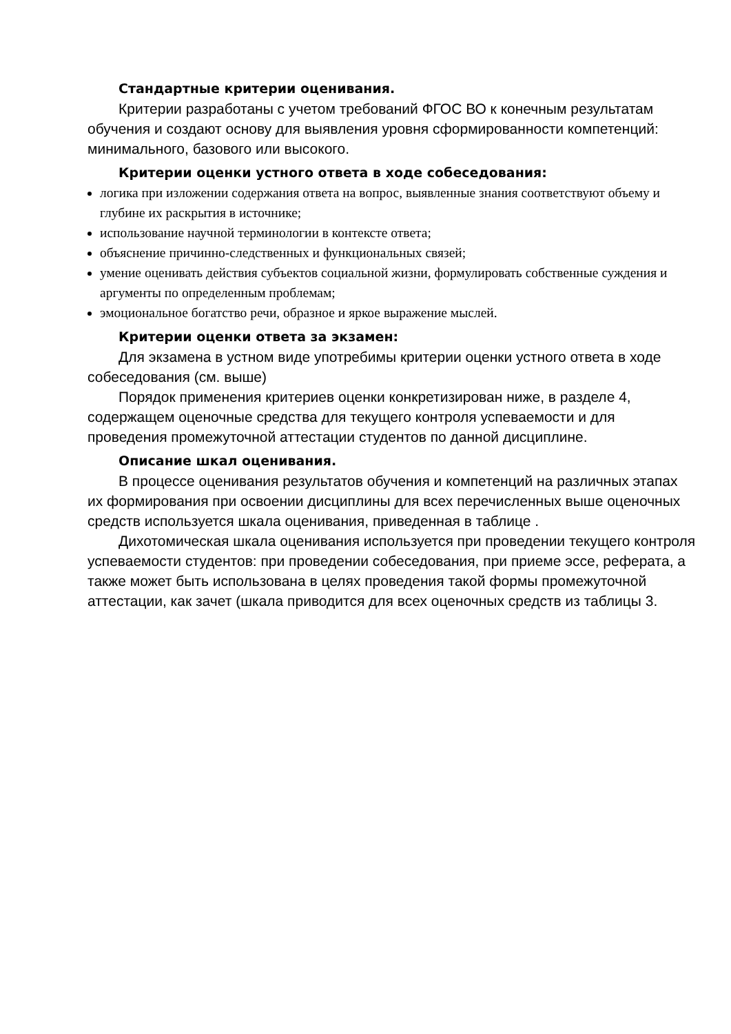Стандартные критерии оценивания.
Критерии разработаны с учетом требований ФГОС ВО к конечным результатам обучения и создают основу для выявления уровня сформированности компетенций: минимального, базового или высокого.
Критерии оценки устного ответа в ходе собеседования:
логика при изложении содержания ответа на вопрос, выявленные знания соответствуют объему и глубине их раскрытия в источнике;
использование научной терминологии в контексте ответа;
объяснение причинно-следственных и функциональных связей;
умение оценивать действия субъектов социальной жизни, формулировать собственные суждения и аргументы по определенным проблемам;
эмоциональное богатство речи, образное и яркое выражение мыслей.
Критерии оценки ответа за экзамен:
Для экзамена в устном виде употребимы критерии оценки устного ответа в ходе собеседования (см. выше)
Порядок применения критериев оценки конкретизирован ниже, в разделе 4, содержащем оценочные средства для текущего контроля успеваемости и для проведения промежуточной аттестации студентов по данной дисциплине.
Описание шкал оценивания.
В процессе оценивания результатов обучения и компетенций на различных этапах их формирования при освоении дисциплины для всех перечисленных выше оценочных средств используется шкала оценивания, приведенная в таблице .
Дихотомическая шкала оценивания используется при проведении текущего контроля успеваемости студентов: при проведении собеседования, при приеме эссе, реферата, а также может быть использована в целях проведения такой формы промежуточной аттестации, как зачет (шкала приводится для всех оценочных средств из таблицы 3.